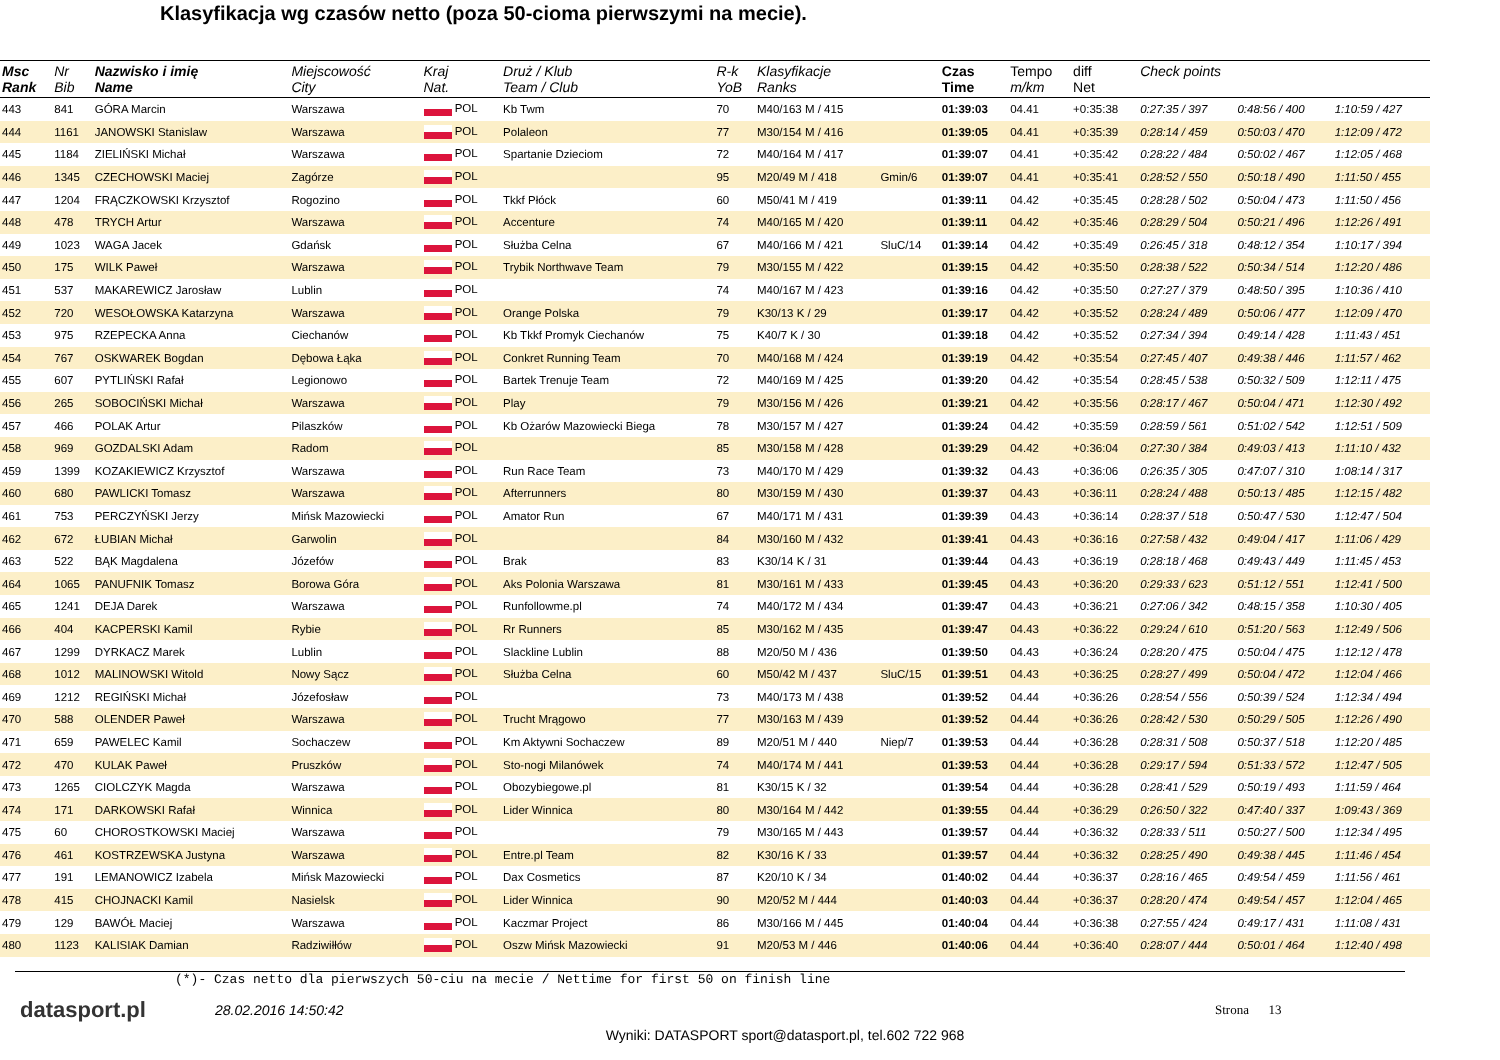Klasyfikacja wg czasów netto (poza 50-cioma pierwszymi na mecie).
| Msc Rank | Nr Bib | Nazwisko i imię Name | Miejscowość City | Kraj Nat. | Druż / Klub Team / Club | R-k YoB | Klasyfikacje Ranks | | Czas Time | Tempo m/km | diff Net | Check points | | |
| --- | --- | --- | --- | --- | --- | --- | --- | --- | --- | --- | --- | --- | --- | --- |
| 443 | 841 | GÓRA Marcin | Warszawa | POL | Kb Twm | 70 | M40/163 M / 415 | | 01:39:03 | 04.41 | +0:35:38 | 0:27:35 / 397 | 0:48:56 / 400 | 1:10:59 / 427 |
| 444 | 1161 | JANOWSKI Stanislaw | Warszawa | POL | Polaleon | 77 | M30/154 M / 416 | | 01:39:05 | 04.41 | +0:35:39 | 0:28:14 / 459 | 0:50:03 / 470 | 1:12:09 / 472 |
| 445 | 1184 | ZIELIŃSKI Michał | Warszawa | POL | Spartanie Dzieciom | 72 | M40/164 M / 417 | | 01:39:07 | 04.41 | +0:35:42 | 0:28:22 / 484 | 0:50:02 / 467 | 1:12:05 / 468 |
| 446 | 1345 | CZECHOWSKI Maciej | Zagórze | POL | | 95 | M20/49 M / 418 | Gmin/6 | 01:39:07 | 04.41 | +0:35:41 | 0:28:52 / 550 | 0:50:18 / 490 | 1:11:50 / 455 |
| 447 | 1204 | FRĄCZKOWSKI Krzysztof | Rogozino | POL | Tkkf Płóck | 60 | M50/41 M / 419 | | 01:39:11 | 04.42 | +0:35:45 | 0:28:28 / 502 | 0:50:04 / 473 | 1:11:50 / 456 |
| 448 | 478 | TRYCH Artur | Warszawa | POL | Accenture | 74 | M40/165 M / 420 | | 01:39:11 | 04.42 | +0:35:46 | 0:28:29 / 504 | 0:50:21 / 496 | 1:12:26 / 491 |
| 449 | 1023 | WAGA Jacek | Gdańsk | POL | Służba Celna | 67 | M40/166 M / 421 | SluC/14 | 01:39:14 | 04.42 | +0:35:49 | 0:26:45 / 318 | 0:48:12 / 354 | 1:10:17 / 394 |
| 450 | 175 | WILK Paweł | Warszawa | POL | Trybik Northwave Team | 79 | M30/155 M / 422 | | 01:39:15 | 04.42 | +0:35:50 | 0:28:38 / 522 | 0:50:34 / 514 | 1:12:20 / 486 |
| 451 | 537 | MAKAREWICZ Jarosław | Lublin | POL | | 74 | M40/167 M / 423 | | 01:39:16 | 04.42 | +0:35:50 | 0:27:27 / 379 | 0:48:50 / 395 | 1:10:36 / 410 |
| 452 | 720 | WESOŁOWSKA Katarzyna | Warszawa | POL | Orange Polska | 79 | K30/13 K / 29 | | 01:39:17 | 04.42 | +0:35:52 | 0:28:24 / 489 | 0:50:06 / 477 | 1:12:09 / 470 |
| 453 | 975 | RZEPECKA Anna | Ciechanów | POL | Kb Tkkf Promyk Ciechanów | 75 | K40/7 K / 30 | | 01:39:18 | 04.42 | +0:35:52 | 0:27:34 / 394 | 0:49:14 / 428 | 1:11:43 / 451 |
| 454 | 767 | OSKWAREK Bogdan | Dębowa Łąka | POL | Conkret Running Team | 70 | M40/168 M / 424 | | 01:39:19 | 04.42 | +0:35:54 | 0:27:45 / 407 | 0:49:38 / 446 | 1:11:57 / 462 |
| 455 | 607 | PYTLIŃSKI Rafał | Legionowo | POL | Bartek Trenuje Team | 72 | M40/169 M / 425 | | 01:39:20 | 04.42 | +0:35:54 | 0:28:45 / 538 | 0:50:32 / 509 | 1:12:11 / 475 |
| 456 | 265 | SOBOCIŃSKI Michał | Warszawa | POL | Play | 79 | M30/156 M / 426 | | 01:39:21 | 04.42 | +0:35:56 | 0:28:17 / 467 | 0:50:04 / 471 | 1:12:30 / 492 |
| 457 | 466 | POLAK Artur | Pilaszków | POL | Kb Ożarów Mazowiecki Biega | 78 | M30/157 M / 427 | | 01:39:24 | 04.42 | +0:35:59 | 0:28:59 / 561 | 0:51:02 / 542 | 1:12:51 / 509 |
| 458 | 969 | GOZDALSKI Adam | Radom | POL | | 85 | M30/158 M / 428 | | 01:39:29 | 04.42 | +0:36:04 | 0:27:30 / 384 | 0:49:03 / 413 | 1:11:10 / 432 |
| 459 | 1399 | KOZAKIEWICZ Krzysztof | Warszawa | POL | Run Race Team | 73 | M40/170 M / 429 | | 01:39:32 | 04.43 | +0:36:06 | 0:26:35 / 305 | 0:47:07 / 310 | 1:08:14 / 317 |
| 460 | 680 | PAWLICKI Tomasz | Warszawa | POL | Afterrunners | 80 | M30/159 M / 430 | | 01:39:37 | 04.43 | +0:36:11 | 0:28:24 / 488 | 0:50:13 / 485 | 1:12:15 / 482 |
| 461 | 753 | PERCZYŃSKI Jerzy | Mińsk Mazowiecki | POL | Amator Run | 67 | M40/171 M / 431 | | 01:39:39 | 04.43 | +0:36:14 | 0:28:37 / 518 | 0:50:47 / 530 | 1:12:47 / 504 |
| 462 | 672 | ŁUBIAN Michał | Garwolin | POL | | 84 | M30/160 M / 432 | | 01:39:41 | 04.43 | +0:36:16 | 0:27:58 / 432 | 0:49:04 / 417 | 1:11:06 / 429 |
| 463 | 522 | BĄK Magdalena | Józefów | POL | Brak | 83 | K30/14 K / 31 | | 01:39:44 | 04.43 | +0:36:19 | 0:28:18 / 468 | 0:49:43 / 449 | 1:11:45 / 453 |
| 464 | 1065 | PANUFNIK Tomasz | Borowa Góra | POL | Aks Polonia Warszawa | 81 | M30/161 M / 433 | | 01:39:45 | 04.43 | +0:36:20 | 0:29:33 / 623 | 0:51:12 / 551 | 1:12:41 / 500 |
| 465 | 1241 | DEJA Darek | Warszawa | POL | Runfollowme.pl | 74 | M40/172 M / 434 | | 01:39:47 | 04.43 | +0:36:21 | 0:27:06 / 342 | 0:48:15 / 358 | 1:10:30 / 405 |
| 466 | 404 | KACPERSKI Kamil | Rybie | POL | Rr Runners | 85 | M30/162 M / 435 | | 01:39:47 | 04.43 | +0:36:22 | 0:29:24 / 610 | 0:51:20 / 563 | 1:12:49 / 506 |
| 467 | 1299 | DYRKACZ Marek | Lublin | POL | Slackline Lublin | 88 | M20/50 M / 436 | | 01:39:50 | 04.43 | +0:36:24 | 0:28:20 / 475 | 0:50:04 / 475 | 1:12:12 / 478 |
| 468 | 1012 | MALINOWSKI Witold | Nowy Sącz | POL | Służba Celna | 60 | M50/42 M / 437 | SluC/15 | 01:39:51 | 04.43 | +0:36:25 | 0:28:27 / 499 | 0:50:04 / 472 | 1:12:04 / 466 |
| 469 | 1212 | REGIŃSKI Michał | Józefosław | POL | | 73 | M40/173 M / 438 | | 01:39:52 | 04.44 | +0:36:26 | 0:28:54 / 556 | 0:50:39 / 524 | 1:12:34 / 494 |
| 470 | 588 | OLENDER Paweł | Warszawa | POL | Trucht Mrągowo | 77 | M30/163 M / 439 | | 01:39:52 | 04.44 | +0:36:26 | 0:28:42 / 530 | 0:50:29 / 505 | 1:12:26 / 490 |
| 471 | 659 | PAWELEC Kamil | Sochaczew | POL | Km Aktywni Sochaczew | 89 | M20/51 M / 440 | Niep/7 | 01:39:53 | 04.44 | +0:36:28 | 0:28:31 / 508 | 0:50:37 / 518 | 1:12:20 / 485 |
| 472 | 470 | KULAK Paweł | Pruszków | POL | Sto-nogi Milanówek | 74 | M40/174 M / 441 | | 01:39:53 | 04.44 | +0:36:28 | 0:29:17 / 594 | 0:51:33 / 572 | 1:12:47 / 505 |
| 473 | 1265 | CIOLCZYK Magda | Warszawa | POL | Obozybiegowe.pl | 81 | K30/15 K / 32 | | 01:39:54 | 04.44 | +0:36:28 | 0:28:41 / 529 | 0:50:19 / 493 | 1:11:59 / 464 |
| 474 | 171 | DARKOWSKI Rafał | Winnica | POL | Lider Winnica | 80 | M30/164 M / 442 | | 01:39:55 | 04.44 | +0:36:29 | 0:26:50 / 322 | 0:47:40 / 337 | 1:09:43 / 369 |
| 475 | 60 | CHOROSTKOWSKI Maciej | Warszawa | POL | | 79 | M30/165 M / 443 | | 01:39:57 | 04.44 | +0:36:32 | 0:28:33 / 511 | 0:50:27 / 500 | 1:12:34 / 495 |
| 476 | 461 | KOSTRZEWSKA Justyna | Warszawa | POL | Entre.pl Team | 82 | K30/16 K / 33 | | 01:39:57 | 04.44 | +0:36:32 | 0:28:25 / 490 | 0:49:38 / 445 | 1:11:46 / 454 |
| 477 | 191 | LEMANOWICZ Izabela | Mińsk Mazowiecki | POL | Dax Cosmetics | 87 | K20/10 K / 34 | | 01:40:02 | 04.44 | +0:36:37 | 0:28:16 / 465 | 0:49:54 / 459 | 1:11:56 / 461 |
| 478 | 415 | CHOJNACKI Kamil | Nasielsk | POL | Lider Winnica | 90 | M20/52 M / 444 | | 01:40:03 | 04.44 | +0:36:37 | 0:28:20 / 474 | 0:49:54 / 457 | 1:12:04 / 465 |
| 479 | 129 | BAWÓŁ Maciej | Warszawa | POL | Kaczmar Project | 86 | M30/166 M / 445 | | 01:40:04 | 04.44 | +0:36:38 | 0:27:55 / 424 | 0:49:17 / 431 | 1:11:08 / 431 |
| 480 | 1123 | KALISIAK Damian | Radziwiłłów | POL | Oszw Mińsk Mazowiecki | 91 | M20/53 M / 446 | | 01:40:06 | 04.44 | +0:36:40 | 0:28:07 / 444 | 0:50:01 / 464 | 1:12:40 / 498 |
(*)- Czas netto dla pierwszych 50-ciu na mecie / Nettime for first 50 on finish line
datasport.pl
28.02.2016 14:50:42 Strona 13
Wyniki: DATASPORT sport@datasport.pl, tel.602 722 968